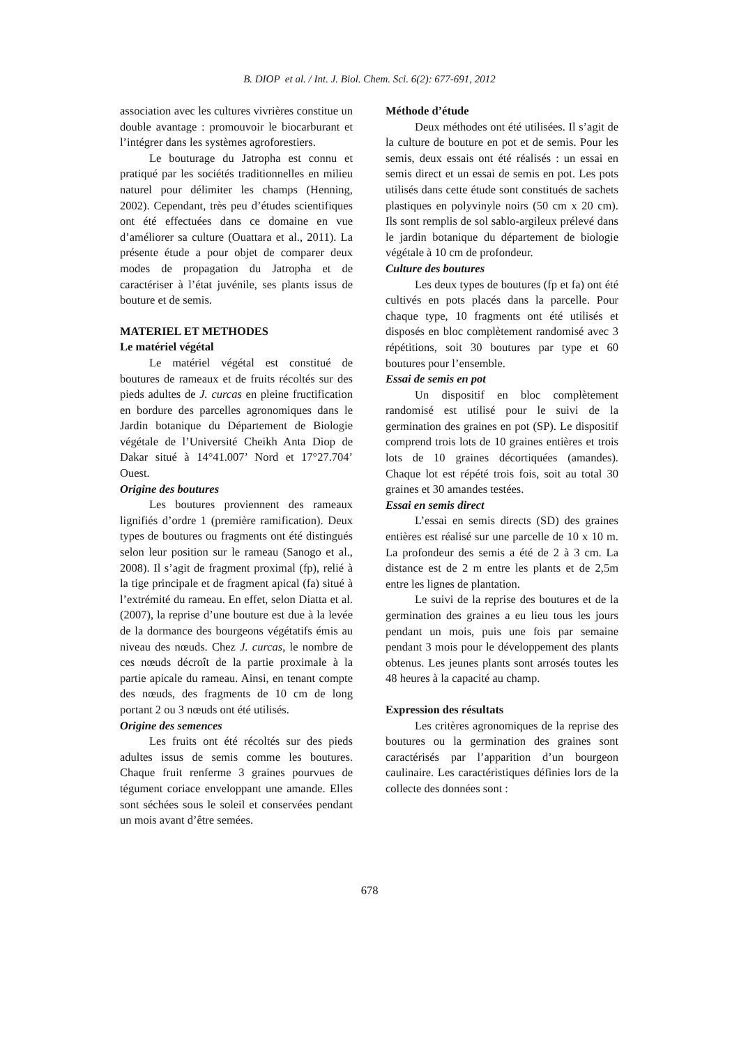B. DIOP et al. / Int. J. Biol. Chem. Sci. 6(2): 677-691, 2012
association avec les cultures vivrières constitue un double avantage : promouvoir le biocarburant et l’intégrer dans les systèmes agroforestiers.
Le bouturage du Jatropha est connu et pratiqué par les sociétés traditionnelles en milieu naturel pour délimiter les champs (Henning, 2002). Cependant, très peu d’études scientifiques ont été effectuées dans ce domaine en vue d’améliorer sa culture (Ouattara et al., 2011). La présente étude a pour objet de comparer deux modes de propagation du Jatropha et de caractériser à l’état juvénile, ses plants issus de bouture et de semis.
MATERIEL ET METHODES
Le matériel végétal
Le matériel végétal est constitué de boutures de rameaux et de fruits récoltés sur des pieds adultes de J. curcas en pleine fructification en bordure des parcelles agronomiques dans le Jardin botanique du Département de Biologie végétale de l’Université Cheikh Anta Diop de Dakar situé à 14°41.007’ Nord et 17°27.704’ Ouest.
Origine des boutures
Les boutures proviennent des rameaux lignifiés d’ordre 1 (première ramification). Deux types de boutures ou fragments ont été distingués selon leur position sur le rameau (Sanogo et al., 2008). Il s’agit de fragment proximal (fp), relié à la tige principale et de fragment apical (fa) situé à l’extrémité du rameau. En effet, selon Diatta et al. (2007), la reprise d’une bouture est due à la levée de la dormance des bourgeons végétatifs émis au niveau des nœuds. Chez J. curcas, le nombre de ces nœuds décroît de la partie proximale à la partie apicale du rameau. Ainsi, en tenant compte des nœuds, des fragments de 10 cm de long portant 2 ou 3 nœuds ont été utilisés.
Origine des semences
Les fruits ont été récoltés sur des pieds adultes issus de semis comme les boutures. Chaque fruit renferme 3 graines pourvues de tégument coriace enveloppant une amande. Elles sont séchées sous le soleil et conservées pendant un mois avant d’être semées.
Méthode d’étude
Deux méthodes ont été utilisées. Il s’agit de la culture de bouture en pot et de semis. Pour les semis, deux essais ont été réalisés : un essai en semis direct et un essai de semis en pot. Les pots utilisés dans cette étude sont constitués de sachets plastiques en polyvinyle noirs (50 cm x 20 cm). Ils sont remplis de sol sablo-argileux prélevé dans le jardin botanique du département de biologie végétale à 10 cm de profondeur.
Culture des boutures
Les deux types de boutures (fp et fa) ont été cultivés en pots placés dans la parcelle. Pour chaque type, 10 fragments ont été utilisés et disposés en bloc complètement randomisé avec 3 répétitions, soit 30 boutures par type et 60 boutures pour l’ensemble.
Essai de semis en pot
Un dispositif en bloc complètement randomisé est utilisé pour le suivi de la germination des graines en pot (SP). Le dispositif comprend trois lots de 10 graines entières et trois lots de 10 graines décortiquées (amandes). Chaque lot est répété trois fois, soit au total 30 graines et 30 amandes testées.
Essai en semis direct
L’essai en semis directs (SD) des graines entières est réalisé sur une parcelle de 10 x 10 m. La profondeur des semis a été de 2 à 3 cm. La distance est de 2 m entre les plants et de 2,5m entre les lignes de plantation.
Le suivi de la reprise des boutures et de la germination des graines a eu lieu tous les jours pendant un mois, puis une fois par semaine pendant 3 mois pour le développement des plants obtenus. Les jeunes plants sont arrosés toutes les 48 heures à la capacité au champ.
Expression des résultats
Les critères agronomiques de la reprise des boutures ou la germination des graines sont caractérisés par l’apparition d’un bourgeon caulinaire. Les caractéristiques définies lors de la collecte des données sont :
678